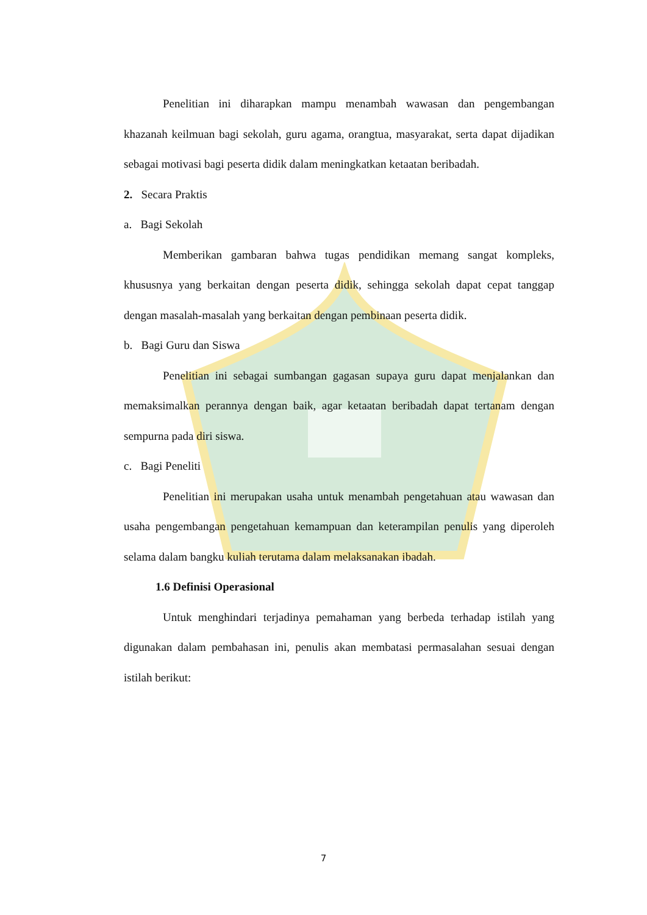Penelitian ini diharapkan mampu menambah wawasan dan pengembangan khazanah keilmuan bagi sekolah, guru agama, orangtua, masyarakat, serta dapat dijadikan sebagai motivasi bagi peserta didik dalam meningkatkan ketaatan beribadah.
2. Secara Praktis
a. Bagi Sekolah
Memberikan gambaran bahwa tugas pendidikan memang sangat kompleks, khususnya yang berkaitan dengan peserta didik, sehingga sekolah dapat cepat tanggap dengan masalah-masalah yang berkaitan dengan pembinaan peserta didik.
b. Bagi Guru dan Siswa
Penelitian ini sebagai sumbangan gagasan supaya guru dapat menjalankan dan memaksimalkan perannya dengan baik, agar ketaatan beribadah dapat tertanam dengan sempurna pada diri siswa.
c. Bagi Peneliti
Penelitian ini merupakan usaha untuk menambah pengetahuan atau wawasan dan usaha pengembangan pengetahuan kemampuan dan keterampilan penulis yang diperoleh selama dalam bangku kuliah terutama dalam melaksanakan ibadah.
1.6 Definisi Operasional
Untuk menghindari terjadinya pemahaman yang berbeda terhadap istilah yang digunakan dalam pembahasan ini, penulis akan membatasi permasalahan sesuai dengan istilah berikut:
7